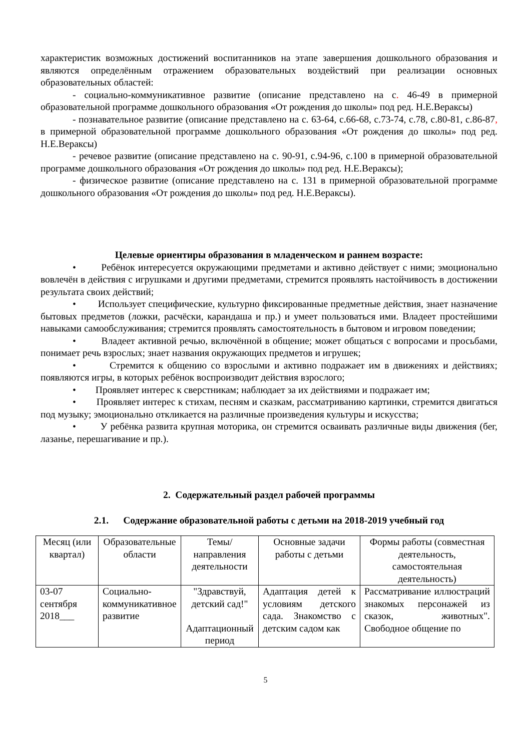характеристик возможных достижений воспитанников на этапе завершения дошкольного образования и являются определённым отражением образовательных воздействий при реализации основных образовательных областей:
- социально-коммуникативное развитие (описание представлено на с. 46-49 в примерной образовательной программе дошкольного образования «От рождения до школы» под ред. Н.Е.Вераксы)
- познавательное развитие (описание представлено на с. 63-64, с.66-68, с.73-74, с.78, с.80-81, с.86-87, в примерной образовательной программе дошкольного образования «От рождения до школы» под ред. Н.Е.Вераксы)
- речевое развитие (описание представлено на с. 90-91, с.94-96, с.100 в примерной образовательной программе дошкольного образования «От рождения до школы» под ред. Н.Е.Вераксы);
- физическое развитие (описание представлено на с. 131 в примерной образовательной программе дошкольного образования «От рождения до школы» под ред. Н.Е.Вераксы).
Целевые ориентиры образования в младенческом и раннем возрасте:
• Ребёнок интересуется окружающими предметами и активно действует с ними; эмоционально вовлечён в действия с игрушками и другими предметами, стремится проявлять настойчивость в достижении результата своих действий;
• Использует специфические, культурно фиксированные предметные действия, знает назначение бытовых предметов (ложки, расчёски, карандаша и пр.) и умеет пользоваться ими. Владеет простейшими навыками самообслуживания; стремится проявлять самостоятельность в бытовом и игровом поведении;
• Владеет активной речью, включённой в общение; может общаться с вопросами и просьбами, понимает речь взрослых; знает названия окружающих предметов и игрушек;
• Стремится к общению со взрослыми и активно подражает им в движениях и действиях; появляются игры, в которых ребёнок воспроизводит действия взрослого;
• Проявляет интерес к сверстникам; наблюдает за их действиями и подражает им;
• Проявляет интерес к стихам, песням и сказкам, рассматриванию картинки, стремится двигаться под музыку; эмоционально откликается на различные произведения культуры и искусства;
• У ребёнка развита крупная моторика, он стремится осваивать различные виды движения (бег, лазанье, перешагивание и пр.).
2. Содержательный раздел рабочей программы
2.1. Содержание образовательной работы с детьми на 2018-2019 учебный год
| Месяц (или квартал) | Образовательные области | Темы/ направления деятельности | Основные задачи работы с детьми | Формы работы (совместная деятельность, самостоятельная деятельность) |
| 03-07 сентября 2018___ | Социально-коммуникативное развитие | "Здравствуй, детский сад!" Адаптационный период | Адаптация детей к условиям детского сада. Знакомство с детским садом как | Рассматривание иллюстраций знакомых персонажей из сказок, животных". Свободное общение по |
5